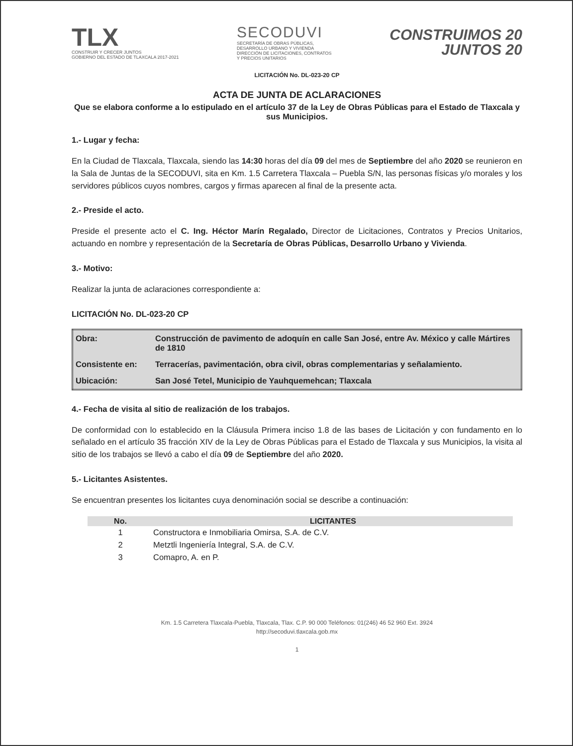TLX
CONSTRUIR Y CRECER JUNTOS
GOBIERNO DEL ESTADO DE TLAXCALA 2017-2021
SECODUVI
SECRETARÍA DE OBRAS PÚBLICAS,
DESARROLLO URBANO Y VIVIENDA
DIRECCIÓN DE LICITACIONES, CONTRATOS
Y PRECIOS UNITARIOS
CONSTRUIMOS 20
JUNTOS 20
LICITACIÓN No. DL-023-20 CP
ACTA DE JUNTA DE ACLARACIONES
Que se elabora conforme a lo estipulado en el artículo 37 de la Ley de Obras Públicas para el Estado de Tlaxcala y sus Municipios.
1.- Lugar y fecha:
En la Ciudad de Tlaxcala, Tlaxcala, siendo las 14:30 horas del día 09 del mes de Septiembre del año 2020 se reunieron en la Sala de Juntas de la SECODUVI, sita en Km. 1.5 Carretera Tlaxcala – Puebla S/N, las personas físicas y/o morales y los servidores públicos cuyos nombres, cargos y firmas aparecen al final de la presente acta.
2.- Preside el acto.
Preside el presente acto el C. Ing. Héctor Marín Regalado, Director de Licitaciones, Contratos y Precios Unitarios, actuando en nombre y representación de la Secretaría de Obras Públicas, Desarrollo Urbano y Vivienda.
3.- Motivo:
Realizar la junta de aclaraciones correspondiente a:
LICITACIÓN No. DL-023-20 CP
| Obra: | Construcción de pavimento de adoquín en calle San José, entre Av. México y calle Mártires de 1810 |
| Consistente en: | Terracerías, pavimentación, obra civil, obras complementarias y señalamiento. |
| Ubicación: | San José Tetel, Municipio de Yauhquemehcan; Tlaxcala |
4.- Fecha de visita al sitio de realización de los trabajos.
De conformidad con lo establecido en la Cláusula Primera inciso 1.8 de las bases de Licitación y con fundamento en lo señalado en el artículo 35 fracción XIV de la Ley de Obras Públicas para el Estado de Tlaxcala y sus Municipios, la visita al sitio de los trabajos se llevó a cabo el día 09 de Septiembre del año 2020.
5.- Licitantes Asistentes.
Se encuentran presentes los licitantes cuya denominación social se describe a continuación:
| No. | LICITANTES |
| --- | --- |
| 1 | Constructora e Inmobiliaria Omirsa, S.A. de C.V. |
| 2 | Metztli Ingeniería Integral, S.A. de C.V. |
| 3 | Comapro, A. en P. |
Km. 1.5 Carretera Tlaxcala-Puebla, Tlaxcala, Tlax. C.P. 90 000 Teléfonos: 01(246) 46 52 960 Ext. 3924
http://secoduvi.tlaxcala.gob.mx
1